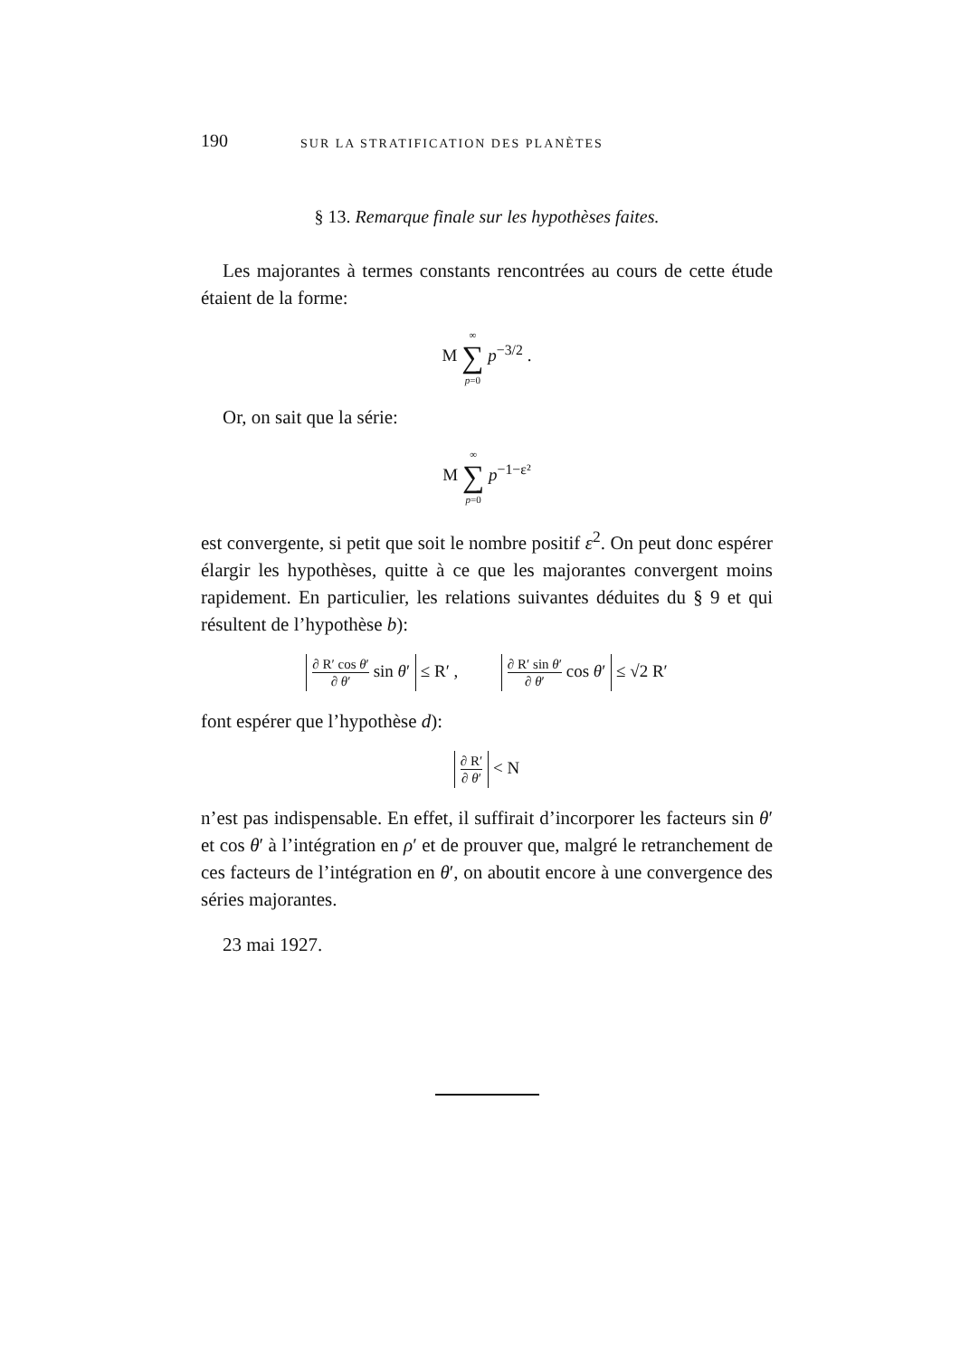190 SUR LA STRATIFICATION DES PLANÈTES
§ 13. Remarque finale sur les hypothèses faites.
Les majorantes à termes constants rencontrées au cours de cette étude étaient de la forme:
M ∞ ∑ p=0 p<sup>−3/2</sup> .
Or, on sait que la série:
M ∞ ∑ p=0 p<sup>−1−ε²</sup>
est convergente, si petit que soit le nombre positif ε<sup>2</sup>. On peut donc espérer élargir les hypothèses, quitte à ce que les majorantes convergent moins rapidement. En particulier, les relations suivantes déduites du § 9 et qui résultent de l’hypothèse b):
∂ R′ cos θ′ ∂ θ′ sin θ′ ≤ R′ , ∂ R′ sin θ′ ∂ θ′ cos θ′ ≤ √2 R′
font espérer que l’hypothèse d):
∂ R′ ∂ θ′ < N
n’est pas indispensable. En effet, il suffirait d’incorporer les facteurs sin θ′ et cos θ′ à l’intégration en ρ′ et de prouver que, malgré le retranchement de ces facteurs de l’intégration en θ′, on aboutit encore à une convergence des séries majorantes.
23 mai 1927.